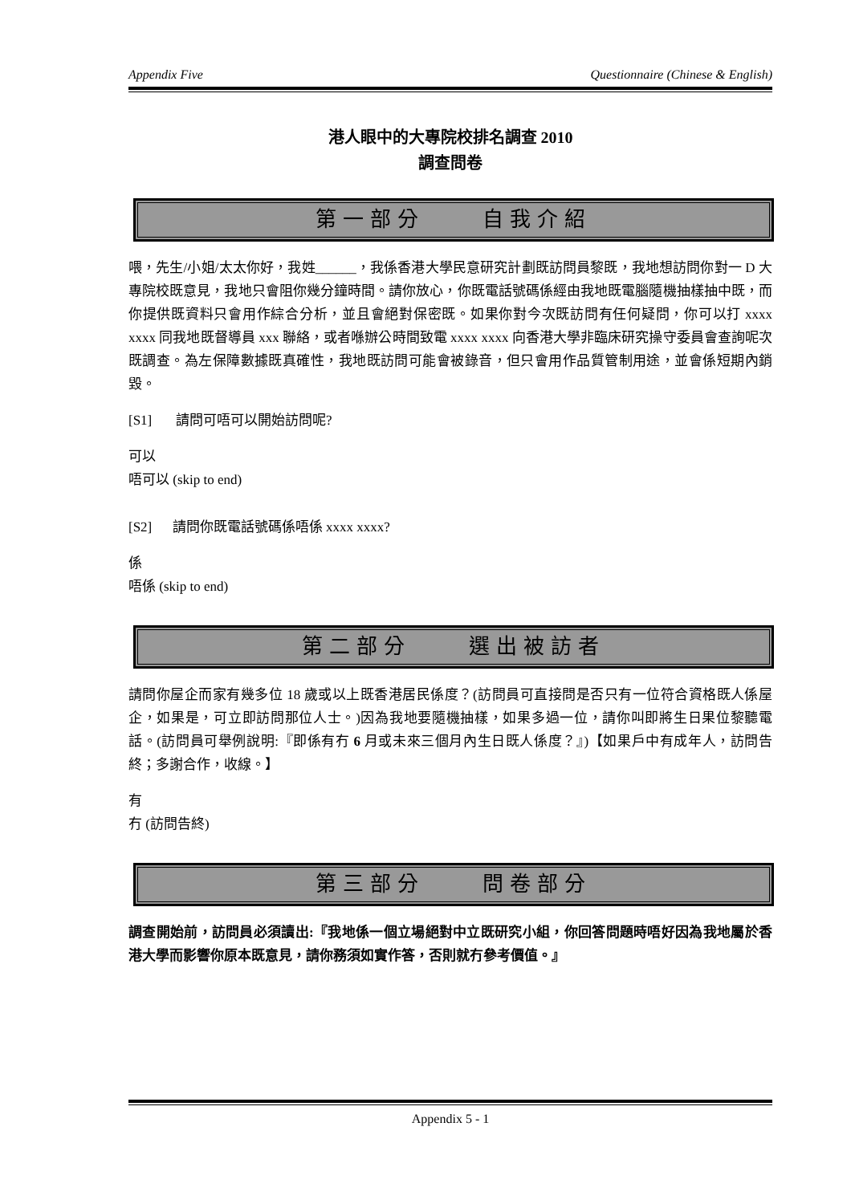Appendix Five Questionnaire (Chinese & English)
港人眼中的大專院校排名調查 2010
調查問卷
第一部分 自我介紹
喂，先生/小姐/太太你好，我姓______，我係香港大學民意研究計劃既訪問員黎既，我地想訪問你對一 D 大專院校既意見，我地只會阻你幾分鐘時間。請你放心，你既電話號碼係經由我地既電腦隨機抽樣抽中既，而你提供既資料只會用作綜合分析，並且會絕對保密既。如果你對今次既訪問有任何疑問，你可以打 xxxx xxxx 同我地既督導員 xxx 聯絡，或者喺辦公時間致電 xxxx xxxx 向香港大學非臨床研究操守委員會查詢呢次既調查。為左保障數據既真確性，我地既訪問可能會被錄音，但只會用作品質管制用途，並會係短期內銷毀。
[S1] 請問可唔可以開始訪問呢?
可以
唔可以 (skip to end)
[S2] 請問你既電話號碼係唔係 xxxx xxxx?
係
唔係 (skip to end)
第二部分 選出被訪者
請問你屋企而家有幾多位 18 歲或以上既香港居民係度？(訪問員可直接問是否只有一位符合資格既人係屋企，如果是，可立即訪問那位人士。)因為我地要隨機抽樣，如果多過一位，請你叫即將生日果位黎聽電話。(訪問員可舉例說明:『即係有冇 6 月或未來三個月內生日既人係度？』)【如果戶中有成年人，訪問告終；多謝合作，收線。】
有
冇 (訪問告終)
第三部分 問卷部分
調查開始前，訪問員必須讀出:『我地係一個立場絕對中立既研究小組，你回答問題時唔好因為我地屬於香港大學而影響你原本既意見，請你務須如實作答，否則就冇參考價值。』
Appendix 5 - 1